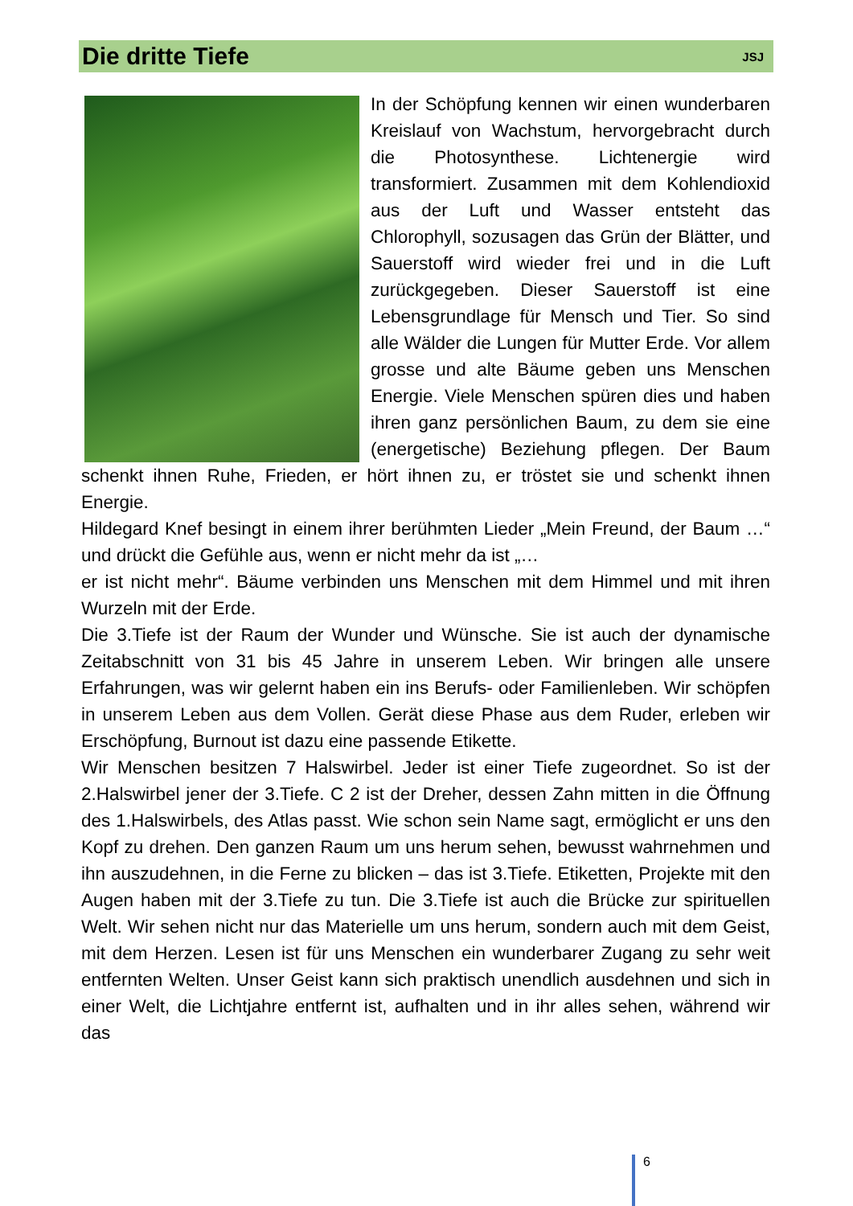Die dritte Tiefe
JSJ
In der Schöpfung kennen wir einen wunderbaren Kreislauf von Wachstum, hervorgebracht durch die Photosynthese. Lichtenergie wird transformiert. Zusammen mit dem Kohlendioxid aus der Luft und Wasser entsteht das Chlorophyll, sozusagen das Grün der Blätter, und Sauerstoff wird wieder frei und in die Luft zurückgegeben. Dieser Sauerstoff ist eine Lebensgrundlage für Mensch und Tier. So sind alle Wälder die Lungen für Mutter Erde. Vor allem grosse und alte Bäume geben uns Menschen Energie. Viele Menschen spüren dies und haben ihren ganz persönlichen Baum, zu dem sie eine (energetische) Beziehung pflegen. Der Baum schenkt ihnen Ruhe, Frieden, er hört ihnen zu, er tröstet sie und schenkt ihnen Energie.
Hildegard Knef besingt in einem ihrer berühmten Lieder „Mein Freund, der Baum …“ und drückt die Gefühle aus, wenn er nicht mehr da ist „…
er ist nicht mehr“. Bäume verbinden uns Menschen mit dem Himmel und mit ihren Wurzeln mit der Erde.
Die 3.Tiefe ist der Raum der Wunder und Wünsche. Sie ist auch der dynamische Zeitabschnitt von 31 bis 45 Jahre in unserem Leben. Wir bringen alle unsere Erfahrungen, was wir gelernt haben ein ins Berufs- oder Familienleben. Wir schöpfen in unserem Leben aus dem Vollen. Gerät diese Phase aus dem Ruder, erleben wir Erschöpfung, Burnout ist dazu eine passende Etikette.
Wir Menschen besitzen 7 Halswirbel. Jeder ist einer Tiefe zugeordnet. So ist der 2.Halswirbel jener der 3.Tiefe. C 2 ist der Dreher, dessen Zahn mitten in die Öffnung des 1.Halswirbels, des Atlas passt. Wie schon sein Name sagt, ermöglicht er uns den Kopf zu drehen. Den ganzen Raum um uns herum sehen, bewusst wahrnehmen und ihn auszudehnen, in die Ferne zu blicken – das ist 3.Tiefe. Etiketten, Projekte mit den Augen haben mit der 3.Tiefe zu tun. Die 3.Tiefe ist auch die Brücke zur spirituellen Welt. Wir sehen nicht nur das Materielle um uns herum, sondern auch mit dem Geist, mit dem Herzen. Lesen ist für uns Menschen ein wunderbarer Zugang zu sehr weit entfernten Welten. Unser Geist kann sich praktisch unendlich ausdehnen und sich in einer Welt, die Lichtjahre entfernt ist, aufhalten und in ihr alles sehen, während wir das
6